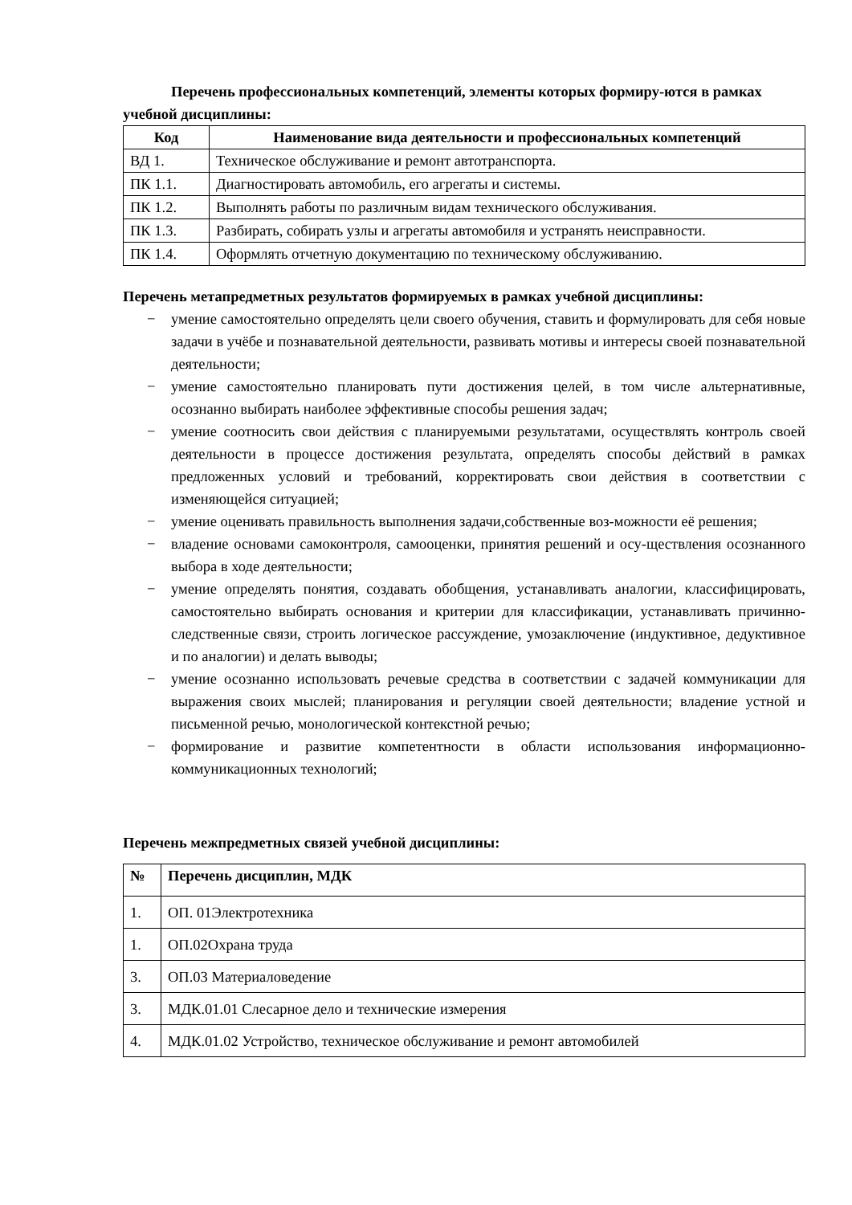Перечень профессиональных компетенций, элементы которых формиру-ются в рамках учебной дисциплины:
| Код | Наименование вида деятельности и профессиональных компетенций |
| --- | --- |
| ВД 1. | Техническое обслуживание и ремонт автотранспорта. |
| ПК 1.1. | Диагностировать автомобиль, его агрегаты и системы. |
| ПК 1.2. | Выполнять работы по различным видам технического обслуживания. |
| ПК 1.3. | Разбирать, собирать узлы и агрегаты автомобиля и устранять неисправности. |
| ПК 1.4. | Оформлять отчетную документацию по техническому обслуживанию. |
Перечень метапредметных результатов формируемых в рамках учебной дисциплины:
− умение самостоятельно определять цели своего обучения, ставить и формулировать для себя новые задачи в учёбе и познавательной деятельности, развивать мотивы и интересы своей познавательной деятельности;
− умение самостоятельно планировать пути достижения целей, в том числе альтернативные, осознанно выбирать наиболее эффективные способы решения задач;
− умение соотносить свои действия с планируемыми результатами, осуществлять контроль своей деятельности в процессе достижения результата, определять способы действий в рамках предложенных условий и требований, корректировать свои действия в соответствии с изменяющейся ситуацией;
− умение оценивать правильность выполнения задачи,собственные воз-можности её решения;
− владение основами самоконтроля, самооценки, принятия решений и осу-ществления осознанного выбора в ходе деятельности;
− умение определять понятия, создавать обобщения, устанавливать аналогии, классифицировать, самостоятельно выбирать основания и критерии для классификации, устанавливать причинно-следственные связи, строить логическое рассуждение, умозаключение (индуктивное, дедуктивное и по аналогии) и делать выводы;
− умение осознанно использовать речевые средства в соответствии с задачей коммуникации для выражения своих мыслей; планирования и регуляции своей деятельности; владение устной и письменной речью, монологической контекстной речью;
− формирование и развитие компетентности в области использования информационно-коммуникационных технологий;
Перечень межпредметных связей учебной дисциплины:
| № | Перечень дисциплин, МДК |
| --- | --- |
| 1. | ОП. 01Электротехника |
| 1. | ОП.02Охрана труда |
| 3. | ОП.03 Материаловедение |
| 3. | МДК.01.01 Слесарное дело и технические измерения |
| 4. | МДК.01.02 Устройство, техническое обслуживание и ремонт автомобилей |